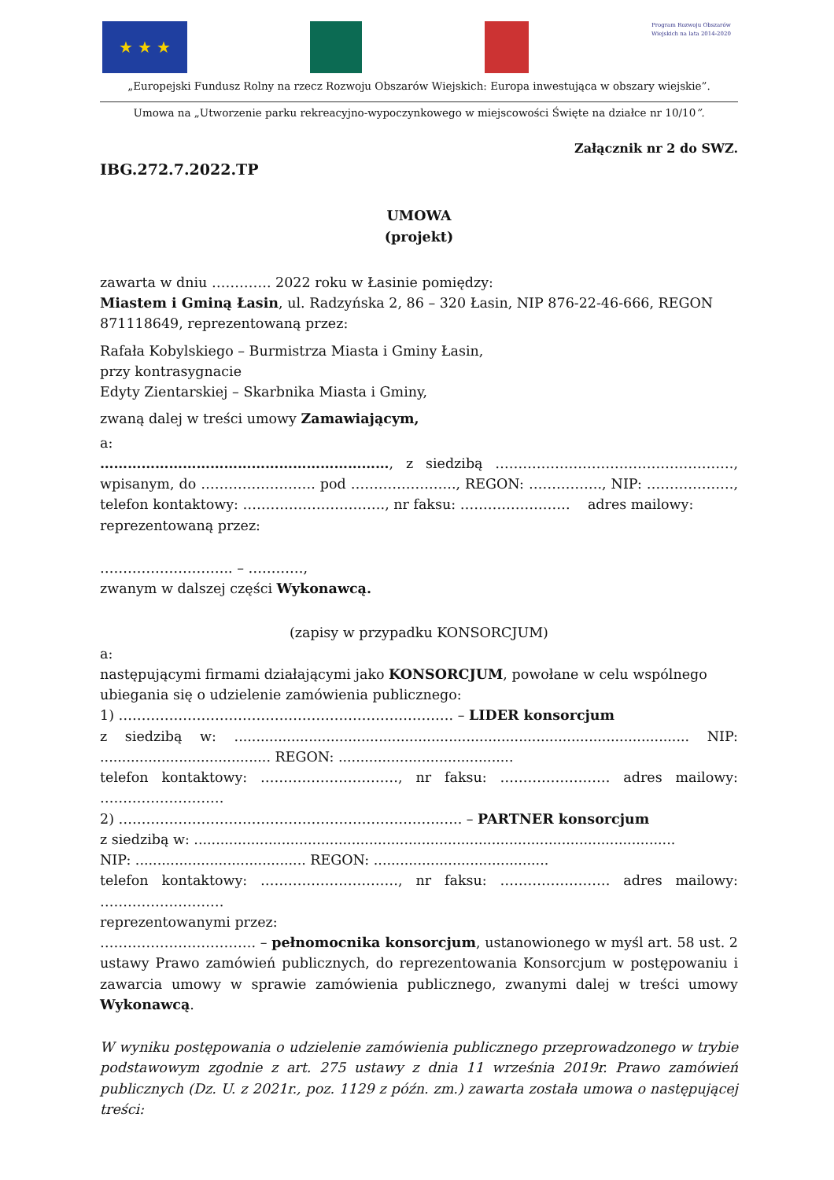★ ★ ★
Program Rozwoju Obszarów Wiejskich na lata 2014-2020
„Europejski Fundusz Rolny na rzecz Rozwoju Obszarów Wiejskich: Europa inwestująca w obszary wiejskie”.
Umowa na „Utworzenie parku rekreacyjno-wypoczynkowego w miejscowości Święte na działce nr 10/10”.
Załącznik nr 2 do SWZ.
IBG.272.7.2022.TP
UMOWA
(projekt)
zawarta w dniu …………. 2022 roku w Łasinie pomiędzy:
Miastem i Gminą Łasin, ul. Radzyńska 2, 86 – 320 Łasin, NIP 876-22-46-666, REGON 871118649, reprezentowaną przez:
Rafała Kobylskiego – Burmistrza Miasta i Gminy Łasin,
przy kontrasygnacie
Edyty Zientarskiej – Skarbnika Miasta i Gminy,
zwaną dalej w treści umowy Zamawiającym,
a:
………………………………………………………, z siedzibą ……………………………………………., wpisanym, do ……………………. pod ………………….., REGON: ……………., NIP: ………………., telefon kontaktowy: …………………………., nr faksu: …………………… adres mailowy:
reprezentowaną przez:
……………………….. – …………,
zwanym w dalszej części Wykonawcą.
(zapisy w przypadku KONSORCJUM)
a:
następującymi firmami działającymi jako KONSORCJUM, powołane w celu wspólnego ubiegania się o udzielenie zamówienia publicznego:
1) ………………………………………………………………. – LIDER konsorcjum
z siedzibą w: ........................................................................................................ NIP: ....................................... REGON: ........................................
telefon kontaktowy: …………………………, nr faksu: …………………… adres mailowy: ………………………
2) …………………………………………………………….….. – PARTNER konsorcjum
z siedzibą w: ..............................................................................................................
NIP: ....................................... REGON: ........................................
telefon kontaktowy: …………………………, nr faksu: …………………… adres mailowy: ………………………
reprezentowanymi przez:
……………………………. – pełnomocnika konsorcjum, ustanowionego w myśl art. 58 ust. 2 ustawy Prawo zamówień publicznych, do reprezentowania Konsorcjum w postępowaniu i zawarcia umowy w sprawie zamówienia publicznego, zwanymi dalej w treści umowy Wykonawcą.
W wyniku postępowania o udzielenie zamówienia publicznego przeprowadzonego w trybie podstawowym zgodnie z art. 275 ustawy z dnia 11 września 2019r. Prawo zamówień publicznych (Dz. U. z 2021r., poz. 1129 z późn. zm.) zawarta została umowa o następującej treści: